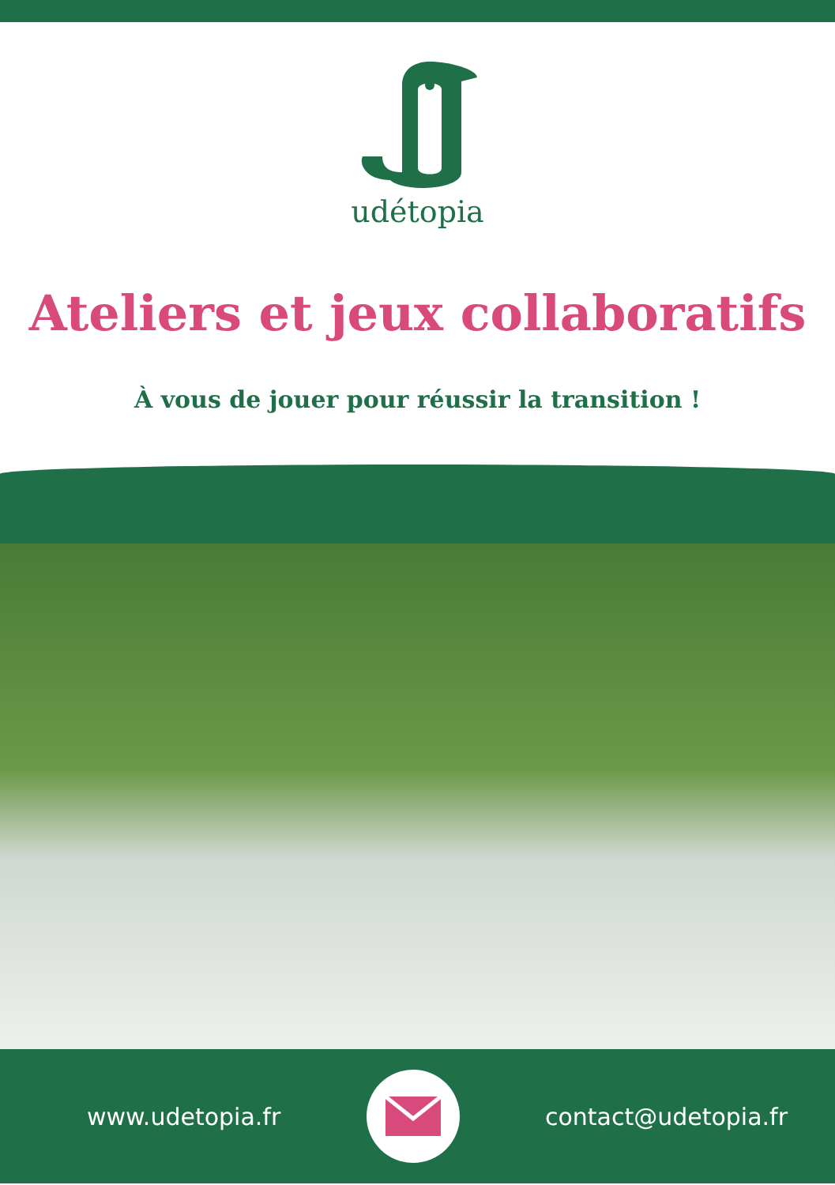udétopia
Ateliers et jeux collaboratifs
À vous de jouer pour réussir la transition !
www.udetopia.fr contact@udetopia.fr